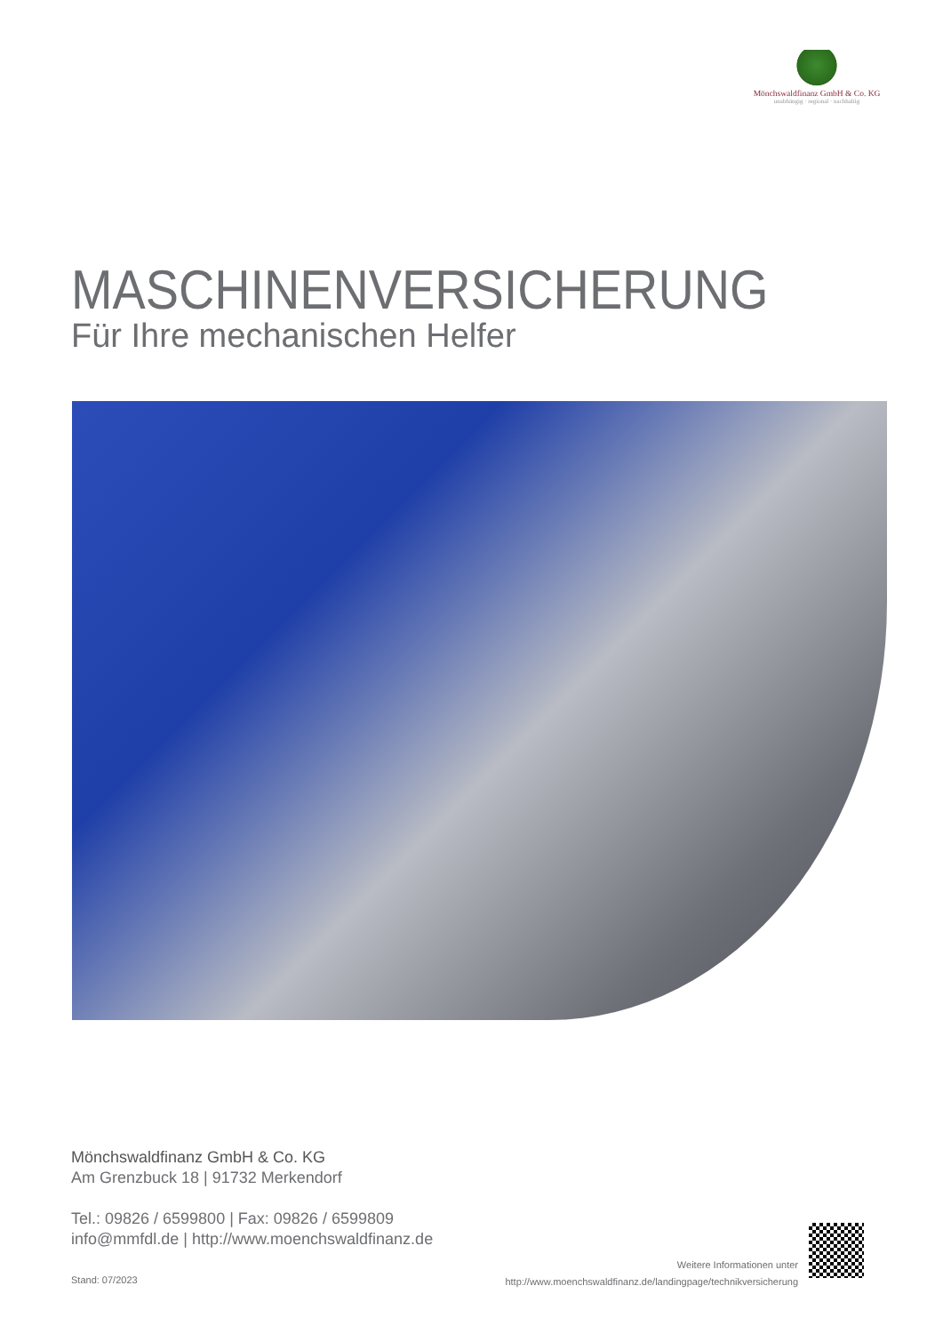Mönchswaldfinanz GmbH & Co. KG
unabhängig · regional · nachhaltig
MASCHINENVERSICHERUNG
Für Ihre mechanischen Helfer
Mönchswaldfinanz GmbH & Co. KG
Am Grenzbuck 18 | 91732 Merkendorf
Tel.: 09826 / 6599800 | Fax: 09826 / 6599809
info@mmfdl.de | http://www.moenchswaldfinanz.de
Stand: 07/2023
Weitere Informationen unter
http://www.moenchswaldfinanz.de/landingpage/technikversicherung